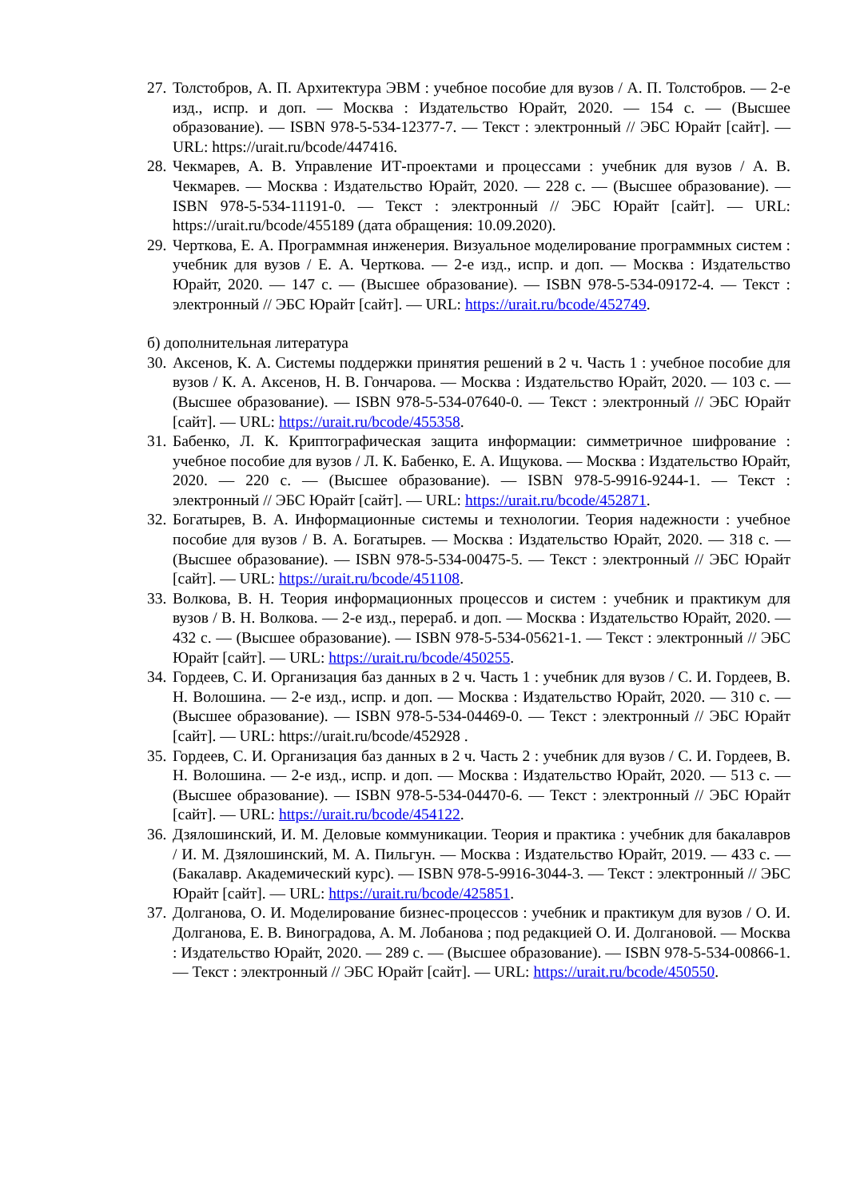27. Толстобров, А. П. Архитектура ЭВМ : учебное пособие для вузов / А. П. Толстобров. — 2-е изд., испр. и доп. — Москва : Издательство Юрайт, 2020. — 154 с. — (Высшее образование). — ISBN 978-5-534-12377-7. — Текст : электронный // ЭБС Юрайт [сайт]. — URL: https://urait.ru/bcode/447416.
28. Чекмарев, А. В. Управление ИТ-проектами и процессами : учебник для вузов / А. В. Чекмарев. — Москва : Издательство Юрайт, 2020. — 228 с. — (Высшее образование). — ISBN 978-5-534-11191-0. — Текст : электронный // ЭБС Юрайт [сайт]. — URL: https://urait.ru/bcode/455189 (дата обращения: 10.09.2020).
29. Черткова, Е. А. Программная инженерия. Визуальное моделирование программных систем : учебник для вузов / Е. А. Черткова. — 2-е изд., испр. и доп. — Москва : Издательство Юрайт, 2020. — 147 с. — (Высшее образование). — ISBN 978-5-534-09172-4. — Текст : электронный // ЭБС Юрайт [сайт]. — URL: https://urait.ru/bcode/452749.
б) дополнительная литература
30. Аксенов, К. А. Системы поддержки принятия решений в 2 ч. Часть 1 : учебное пособие для вузов / К. А. Аксенов, Н. В. Гончарова. — Москва : Издательство Юрайт, 2020. — 103 с. — (Высшее образование). — ISBN 978-5-534-07640-0. — Текст : электронный // ЭБС Юрайт [сайт]. — URL: https://urait.ru/bcode/455358.
31. Бабенко, Л. К. Криптографическая защита информации: симметричное шифрование : учебное пособие для вузов / Л. К. Бабенко, Е. А. Ищукова. — Москва : Издательство Юрайт, 2020. — 220 с. — (Высшее образование). — ISBN 978-5-9916-9244-1. — Текст : электронный // ЭБС Юрайт [сайт]. — URL: https://urait.ru/bcode/452871.
32. Богатырев, В. А. Информационные системы и технологии. Теория надежности : учебное пособие для вузов / В. А. Богатырев. — Москва : Издательство Юрайт, 2020. — 318 с. — (Высшее образование). — ISBN 978-5-534-00475-5. — Текст : электронный // ЭБС Юрайт [сайт]. — URL: https://urait.ru/bcode/451108.
33. Волкова, В. Н. Теория информационных процессов и систем : учебник и практикум для вузов / В. Н. Волкова. — 2-е изд., перераб. и доп. — Москва : Издательство Юрайт, 2020. — 432 с. — (Высшее образование). — ISBN 978-5-534-05621-1. — Текст : электронный // ЭБС Юрайт [сайт]. — URL: https://urait.ru/bcode/450255.
34. Гордеев, С. И. Организация баз данных в 2 ч. Часть 1 : учебник для вузов / С. И. Гордеев, В. Н. Волошина. — 2-е изд., испр. и доп. — Москва : Издательство Юрайт, 2020. — 310 с. — (Высшее образование). — ISBN 978-5-534-04469-0. — Текст : электронный // ЭБС Юрайт [сайт]. — URL: https://urait.ru/bcode/452928 .
35. Гордеев, С. И. Организация баз данных в 2 ч. Часть 2 : учебник для вузов / С. И. Гордеев, В. Н. Волошина. — 2-е изд., испр. и доп. — Москва : Издательство Юрайт, 2020. — 513 с. — (Высшее образование). — ISBN 978-5-534-04470-6. — Текст : электронный // ЭБС Юрайт [сайт]. — URL: https://urait.ru/bcode/454122.
36. Дзялошинский, И. М. Деловые коммуникации. Теория и практика : учебник для бакалавров / И. М. Дзялошинский, М. А. Пильгун. — Москва : Издательство Юрайт, 2019. — 433 с. — (Бакалавр. Академический курс). — ISBN 978-5-9916-3044-3. — Текст : электронный // ЭБС Юрайт [сайт]. — URL: https://urait.ru/bcode/425851.
37. Долганова, О. И. Моделирование бизнес-процессов : учебник и практикум для вузов / О. И. Долганова, Е. В. Виноградова, А. М. Лобанова ; под редакцией О. И. Долгановой. — Москва : Издательство Юрайт, 2020. — 289 с. — (Высшее образование). — ISBN 978-5-534-00866-1. — Текст : электронный // ЭБС Юрайт [сайт]. — URL: https://urait.ru/bcode/450550.